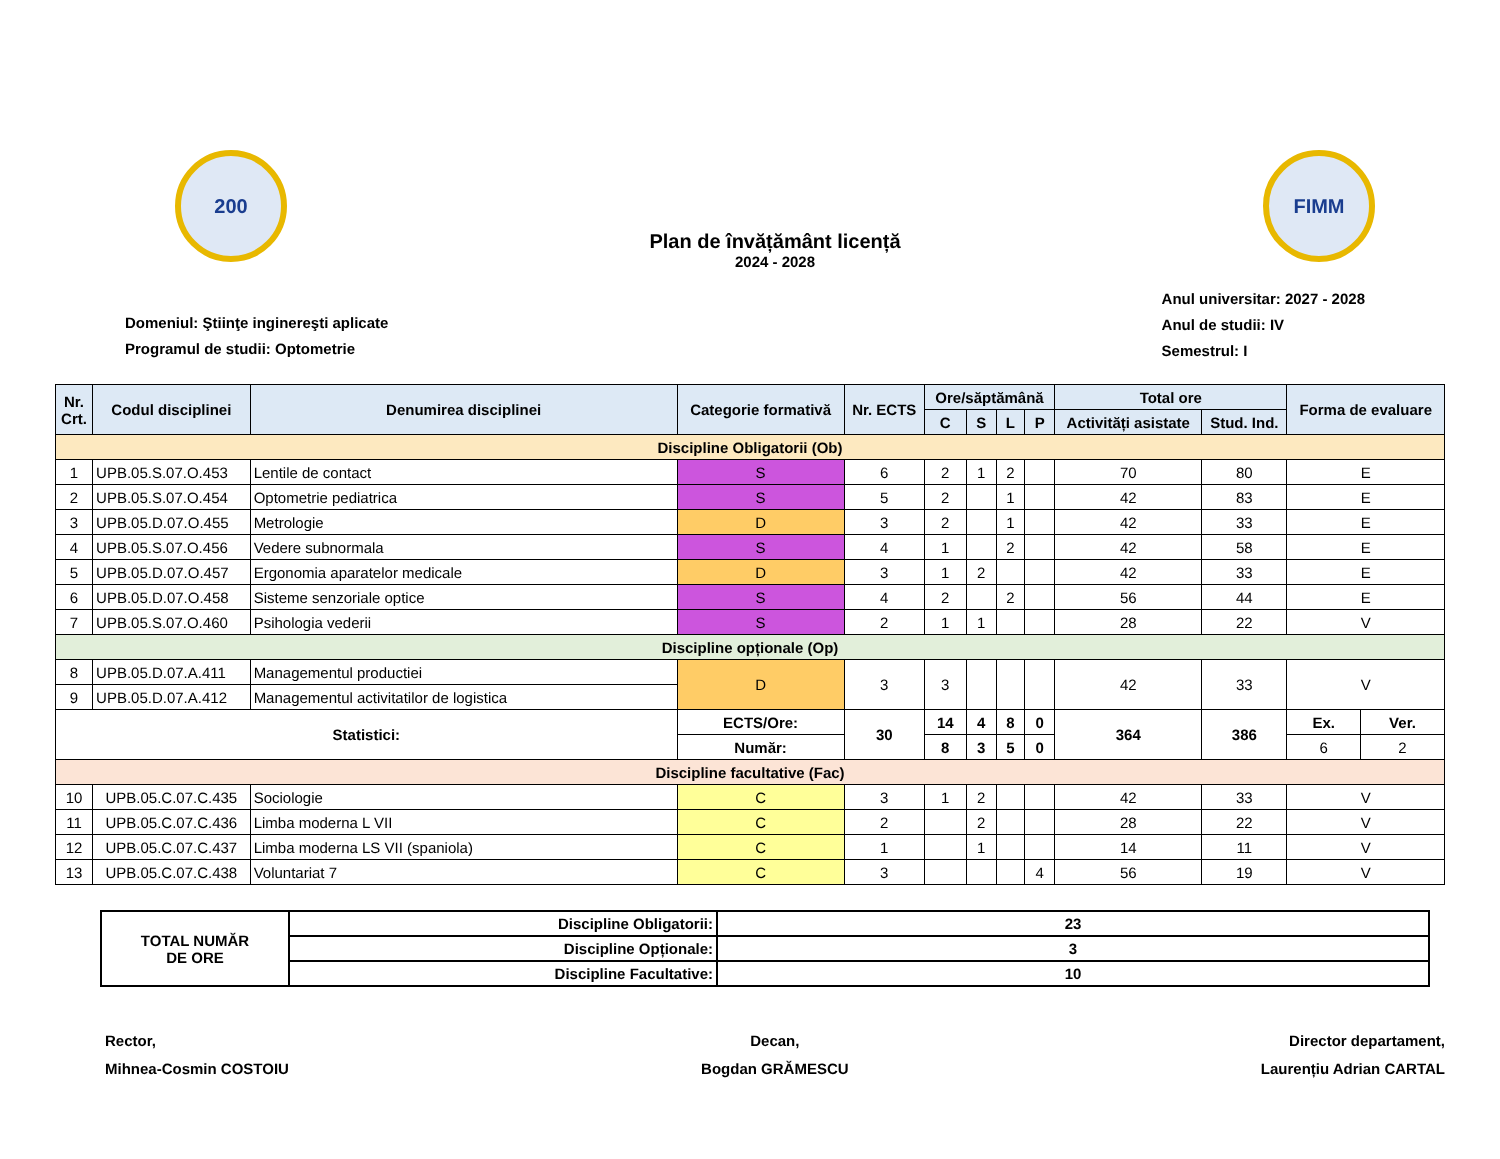200
Plan de învățământ licență
2024 - 2028
FIMM
Domeniul: Ştiinţe inginereşti aplicate
Programul de studii: Optometrie
Anul universitar: 2027 - 2028
Anul de studii: IV
Semestrul: I
| Nr. Crt. | Codul disciplinei | Denumirea disciplinei | Categorie formativă | Nr. ECTS | Ore/săptămână | | | | Total ore | | Forma de evaluare | |
| --- | --- | --- | --- | --- | --- | --- | --- | --- | --- | --- | --- | --- |
| | | | | | C | S | L | P | Activități asistate | Stud. Ind. | | |
| Discipline Obligatorii (Ob) | | | | | | | | | | | | |
| 1 | UPB.05.S.07.O.453 | Lentile de contact | S | 6 | 2 | 1 | 2 | | 70 | 80 | E | |
| 2 | UPB.05.S.07.O.454 | Optometrie pediatrica | S | 5 | 2 | | 1 | | 42 | 83 | E | |
| 3 | UPB.05.D.07.O.455 | Metrologie | D | 3 | 2 | | 1 | | 42 | 33 | E | |
| 4 | UPB.05.S.07.O.456 | Vedere subnormala | S | 4 | 1 | | 2 | | 42 | 58 | E | |
| 5 | UPB.05.D.07.O.457 | Ergonomia aparatelor medicale | D | 3 | 1 | 2 | | | 42 | 33 | E | |
| 6 | UPB.05.D.07.O.458 | Sisteme senzoriale optice | S | 4 | 2 | | 2 | | 56 | 44 | E | |
| 7 | UPB.05.S.07.O.460 | Psihologia vederii | S | 2 | 1 | 1 | | | 28 | 22 | V | |
| Discipline opționale (Op) | | | | | | | | | | | | |
| 8 | UPB.05.D.07.A.411 | Managementul productiei | D | 3 | 3 | | | | 42 | 33 | V | |
| 9 | UPB.05.D.07.A.412 | Managementul activitatilor de logistica | | | | | | | | | | |
| Statistici: | | | ECTS/Ore: | 30 | 14 | 4 | 8 | 0 | 364 | 386 | Ex. | Ver. |
| | | | Număr: | | 8 | 3 | 5 | 0 | | | 6 | 2 |
| Discipline facultative (Fac) | | | | | | | | | | | | |
| 10 | UPB.05.C.07.C.435 | Sociologie | C | 3 | 1 | 2 | | | 42 | 33 | V | |
| 11 | UPB.05.C.07.C.436 | Limba moderna L VII | C | 2 | | 2 | | | 28 | 22 | V | |
| 12 | UPB.05.C.07.C.437 | Limba moderna LS VII (spaniola) | C | 1 | | 1 | | | 14 | 11 | V | |
| 13 | UPB.05.C.07.C.438 | Voluntariat 7 | C | 3 | | | | 4 | 56 | 19 | V | |
| TOTAL NUMĂR DE ORE | Discipline Obligatorii: | 23 |
| | Discipline Opționale: | 3 |
| | Discipline Facultative: | 10 |
Rector,
Mihnea-Cosmin COSTOIU
Decan,
Bogdan GRĂMESCU
Director departament,
Laurențiu Adrian CARTAL